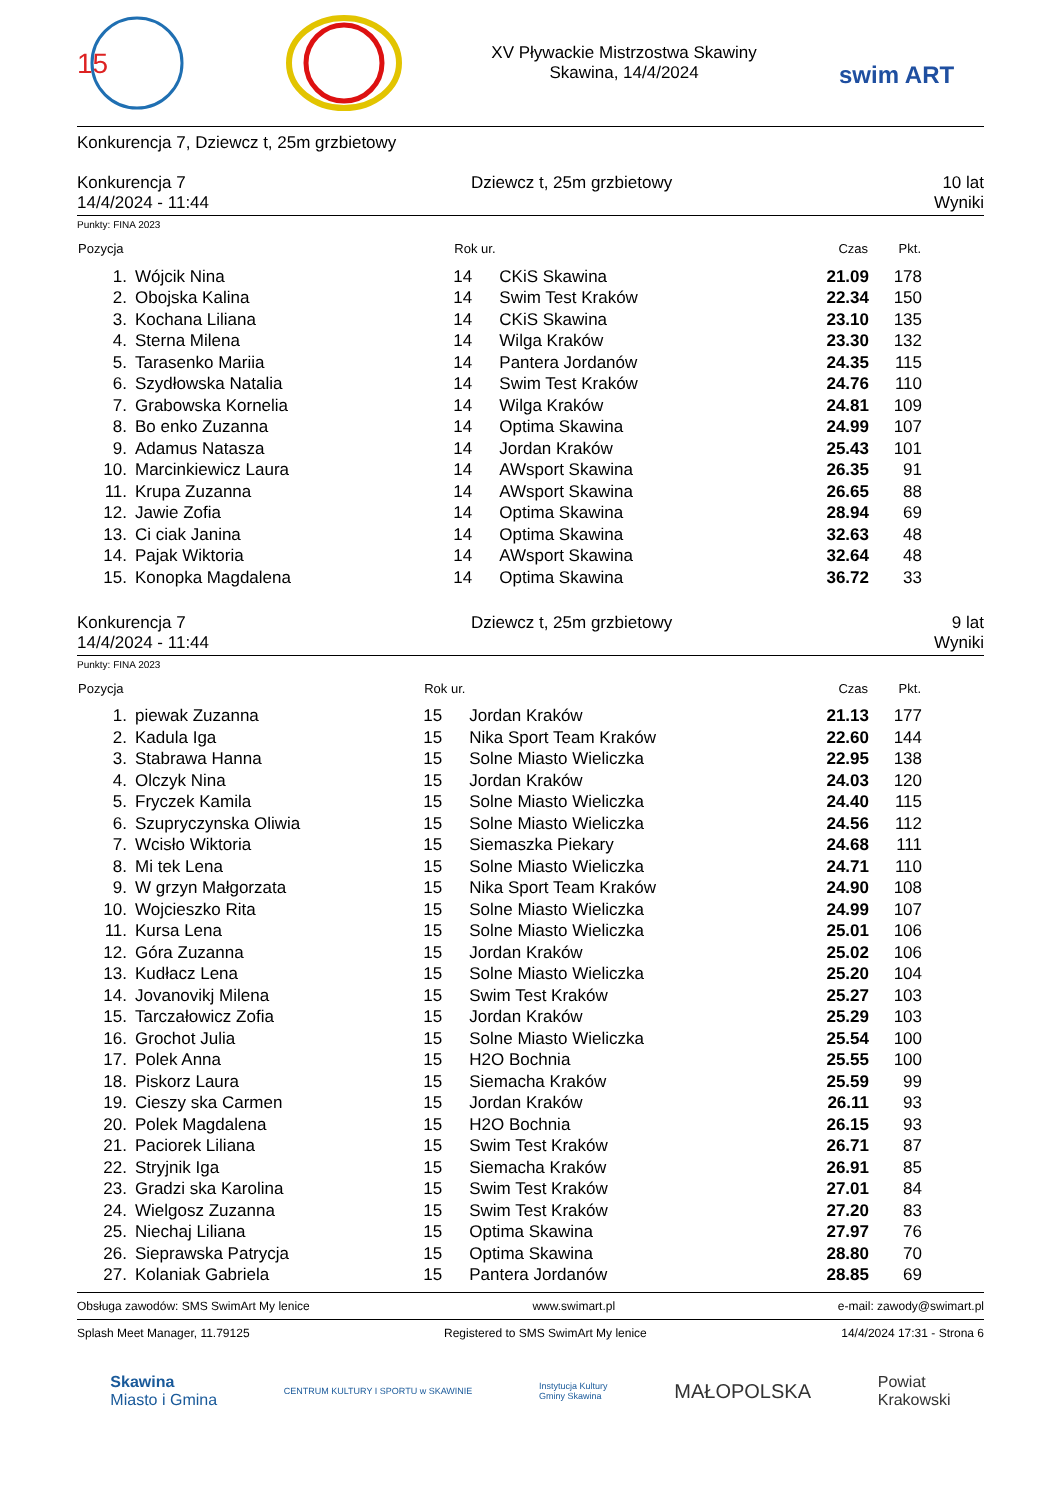15
XV Pływackie Mistrzostwa Skawiny
Skawina, 14/4/2024
swim ART
Konkurencja 7, Dziewcz t, 25m grzbietowy
Konkurencja 7
14/4/2024 - 11:44
Dziewcz t, 25m grzbietowy 10 lat
Wyniki
Punkty: FINA 2023
| Pozycja | | Rok ur. | | Czas | Pkt. | |
| --- | --- | --- | --- | --- | --- | --- |
| 1. | Wójcik Nina | 14 | CKiS Skawina | 21.09 | 178 | |
| 2. | Obojska Kalina | 14 | Swim Test Kraków | 22.34 | 150 | |
| 3. | Kochana Liliana | 14 | CKiS Skawina | 23.10 | 135 | |
| 4. | Sterna Milena | 14 | Wilga Kraków | 23.30 | 132 | |
| 5. | Tarasenko Mariia | 14 | Pantera Jordanów | 24.35 | 115 | |
| 6. | Szydłowska Natalia | 14 | Swim Test Kraków | 24.76 | 110 | |
| 7. | Grabowska Kornelia | 14 | Wilga Kraków | 24.81 | 109 | |
| 8. | Bo enko Zuzanna | 14 | Optima Skawina | 24.99 | 107 | |
| 9. | Adamus Natasza | 14 | Jordan Kraków | 25.43 | 101 | |
| 10. | Marcinkiewicz Laura | 14 | AWsport Skawina | 26.35 | 91 | |
| 11. | Krupa Zuzanna | 14 | AWsport Skawina | 26.65 | 88 | |
| 12. | Jawie Zofia | 14 | Optima Skawina | 28.94 | 69 | |
| 13. | Ci ciak Janina | 14 | Optima Skawina | 32.63 | 48 | |
| 14. | Pajak Wiktoria | 14 | AWsport Skawina | 32.64 | 48 | |
| 15. | Konopka Magdalena | 14 | Optima Skawina | 36.72 | 33 | |
Konkurencja 7
14/4/2024 - 11:44
Dziewcz t, 25m grzbietowy 9 lat
Wyniki
Punkty: FINA 2023
| Pozycja | | Rok ur. | | Czas | Pkt. | |
| --- | --- | --- | --- | --- | --- | --- |
| 1. | piewak Zuzanna | 15 | Jordan Kraków | 21.13 | 177 | |
| 2. | Kadula Iga | 15 | Nika Sport Team Kraków | 22.60 | 144 | |
| 3. | Stabrawa Hanna | 15 | Solne Miasto Wieliczka | 22.95 | 138 | |
| 4. | Olczyk Nina | 15 | Jordan Kraków | 24.03 | 120 | |
| 5. | Fryczek Kamila | 15 | Solne Miasto Wieliczka | 24.40 | 115 | |
| 6. | Szupryczynska Oliwia | 15 | Solne Miasto Wieliczka | 24.56 | 112 | |
| 7. | Wcisło Wiktoria | 15 | Siemaszka Piekary | 24.68 | 111 | |
| 8. | Mi tek Lena | 15 | Solne Miasto Wieliczka | 24.71 | 110 | |
| 9. | W grzyn Małgorzata | 15 | Nika Sport Team Kraków | 24.90 | 108 | |
| 10. | Wojcieszko Rita | 15 | Solne Miasto Wieliczka | 24.99 | 107 | |
| 11. | Kursa Lena | 15 | Solne Miasto Wieliczka | 25.01 | 106 | |
| 12. | Góra Zuzanna | 15 | Jordan Kraków | 25.02 | 106 | |
| 13. | Kudłacz Lena | 15 | Solne Miasto Wieliczka | 25.20 | 104 | |
| 14. | Jovanovikj Milena | 15 | Swim Test Kraków | 25.27 | 103 | |
| 15. | Tarczałowicz Zofia | 15 | Jordan Kraków | 25.29 | 103 | |
| 16. | Grochot Julia | 15 | Solne Miasto Wieliczka | 25.54 | 100 | |
| 17. | Polek Anna | 15 | H2O Bochnia | 25.55 | 100 | |
| 18. | Piskorz Laura | 15 | Siemacha Kraków | 25.59 | 99 | |
| 19. | Cieszy ska Carmen | 15 | Jordan Kraków | 26.11 | 93 | |
| 20. | Polek Magdalena | 15 | H2O Bochnia | 26.15 | 93 | |
| 21. | Paciorek Liliana | 15 | Swim Test Kraków | 26.71 | 87 | |
| 22. | Stryjnik Iga | 15 | Siemacha Kraków | 26.91 | 85 | |
| 23. | Gradzi ska Karolina | 15 | Swim Test Kraków | 27.01 | 84 | |
| 24. | Wielgosz Zuzanna | 15 | Swim Test Kraków | 27.20 | 83 | |
| 25. | Niechaj Liliana | 15 | Optima Skawina | 27.97 | 76 | |
| 26. | Sieprawska Patrycja | 15 | Optima Skawina | 28.80 | 70 | |
| 27. | Kolaniak Gabriela | 15 | Pantera Jordanów | 28.85 | 69 | |
Obsługa zawodów: SMS SwimArt My lenice www.swimart.pl e-mail: zawody@swimart.pl
Splash Meet Manager, 11.79125 Registered to SMS SwimArt My lenice 14/4/2024 17:31 - Strona 6
Skawina
Miasto i Gmina CENTRUM KULTURY I SPORTU w SKAWINIE Instytucja Kultury
Gminy Skawina MAŁOPOLSKA Powiat
Krakowski